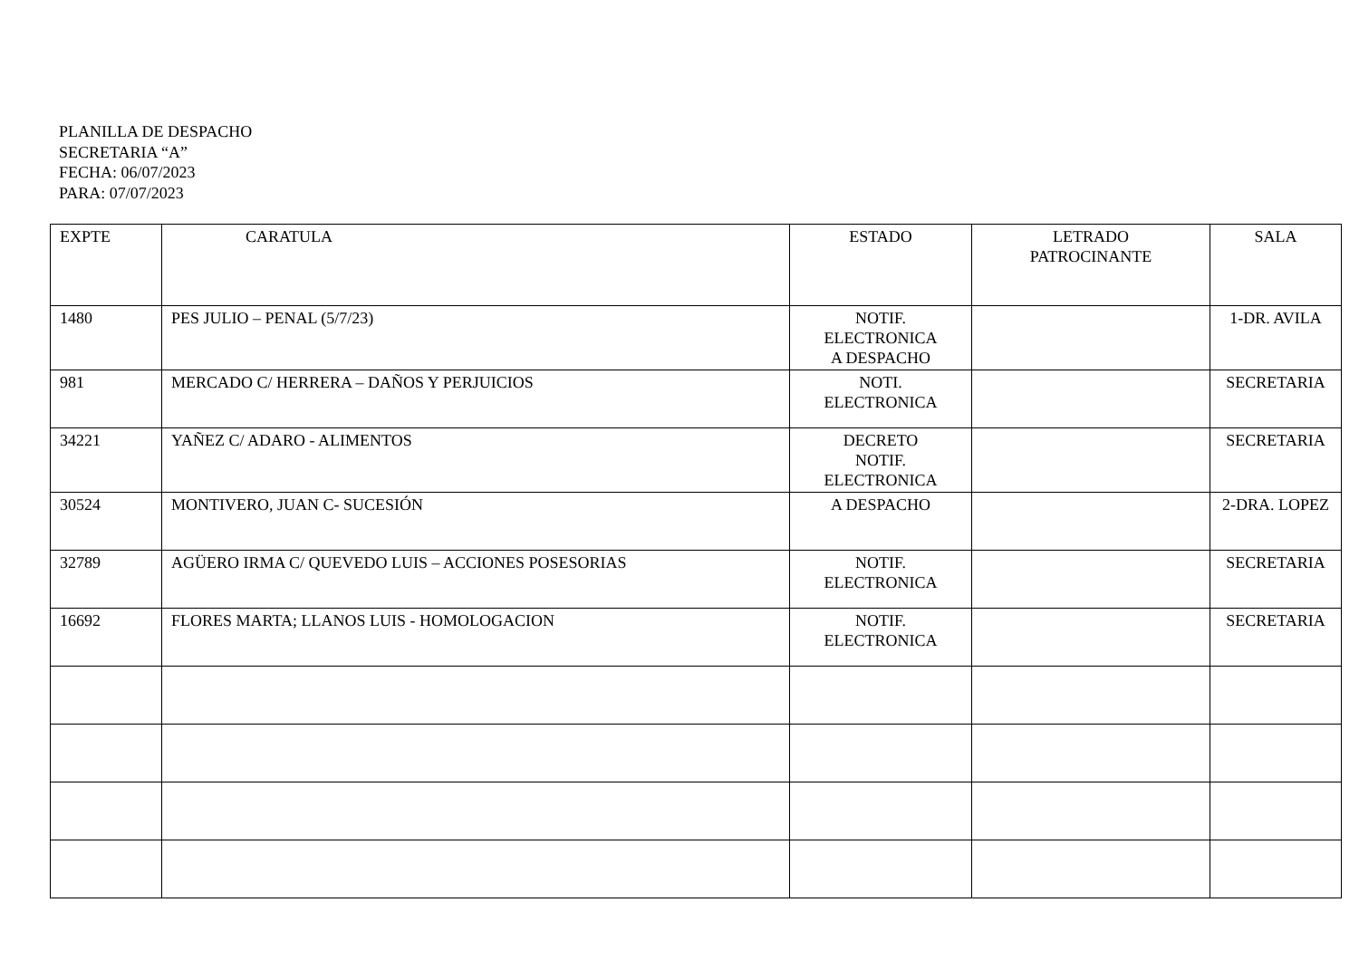PLANILLA DE DESPACHO
SECRETARIA “A”
FECHA: 06/07/2023
PARA: 07/07/2023
| EXPTE | CARATULA | ESTADO | LETRADO PATROCINANTE | SALA |
| 1480 | PES JULIO – PENAL (5/7/23) | NOTIF. ELECTRONICA A DESPACHO | | 1-DR. AVILA |
| 981 | MERCADO C/ HERRERA – DAÑOS Y PERJUICIOS | NOTI. ELECTRONICA | | SECRETARIA |
| 34221 | YAÑEZ C/ ADARO - ALIMENTOS | DECRETO NOTIF. ELECTRONICA | | SECRETARIA |
| 30524 | MONTIVERO, JUAN C- SUCESIÓN | A DESPACHO | | 2-DRA. LOPEZ |
| 32789 | AGÜERO IRMA C/ QUEVEDO LUIS – ACCIONES POSESORIAS | NOTIF. ELECTRONICA | | SECRETARIA |
| 16692 | FLORES MARTA; LLANOS LUIS - HOMOLOGACION | NOTIF. ELECTRONICA | | SECRETARIA |